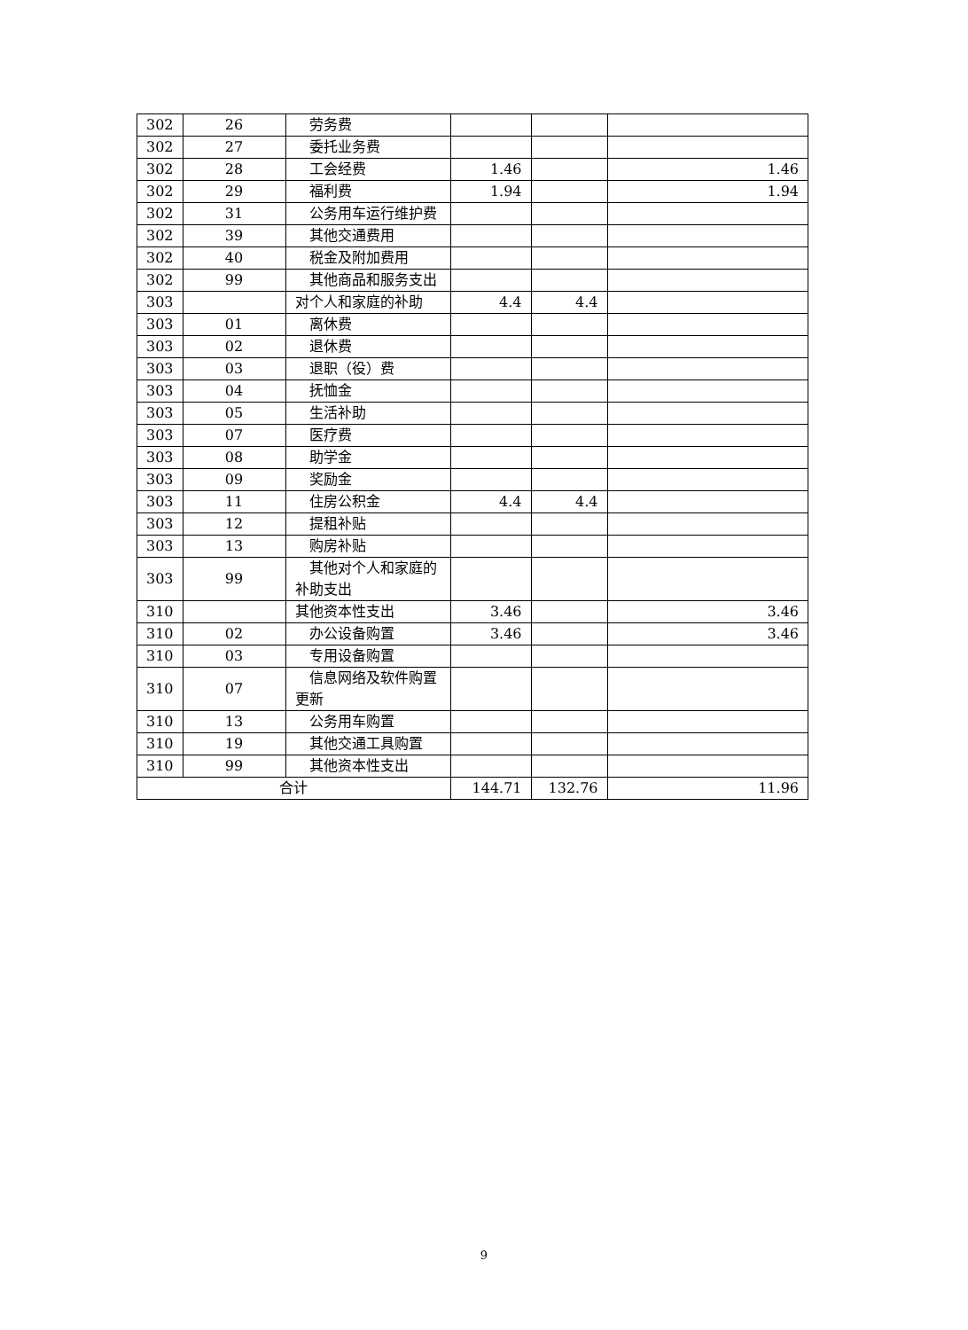| 302 | 26 | 劳务费 | | | |
| 302 | 27 | 委托业务费 | | | |
| 302 | 28 | 工会经费 | 1.46 | | 1.46 |
| 302 | 29 | 福利费 | 1.94 | | 1.94 |
| 302 | 31 | 公务用车运行维护费 | | | |
| 302 | 39 | 其他交通费用 | | | |
| 302 | 40 | 税金及附加费用 | | | |
| 302 | 99 | 其他商品和服务支出 | | | |
| 303 | | 对个人和家庭的补助 | 4.4 | 4.4 | |
| 303 | 01 | 离休费 | | | |
| 303 | 02 | 退休费 | | | |
| 303 | 03 | 退职（役）费 | | | |
| 303 | 04 | 抚恤金 | | | |
| 303 | 05 | 生活补助 | | | |
| 303 | 07 | 医疗费 | | | |
| 303 | 08 | 助学金 | | | |
| 303 | 09 | 奖励金 | | | |
| 303 | 11 | 住房公积金 | 4.4 | 4.4 | |
| 303 | 12 | 提租补贴 | | | |
| 303 | 13 | 购房补贴 | | | |
| 303 | 99 | 其他对个人和家庭的补助支出 | | | |
| 310 | | 其他资本性支出 | 3.46 | | 3.46 |
| 310 | 02 | 办公设备购置 | 3.46 | | 3.46 |
| 310 | 03 | 专用设备购置 | | | |
| 310 | 07 | 信息网络及软件购置更新 | | | |
| 310 | 13 | 公务用车购置 | | | |
| 310 | 19 | 其他交通工具购置 | | | |
| 310 | 99 | 其他资本性支出 | | | |
| 合计 | | | 144.71 | 132.76 | 11.96 |
9